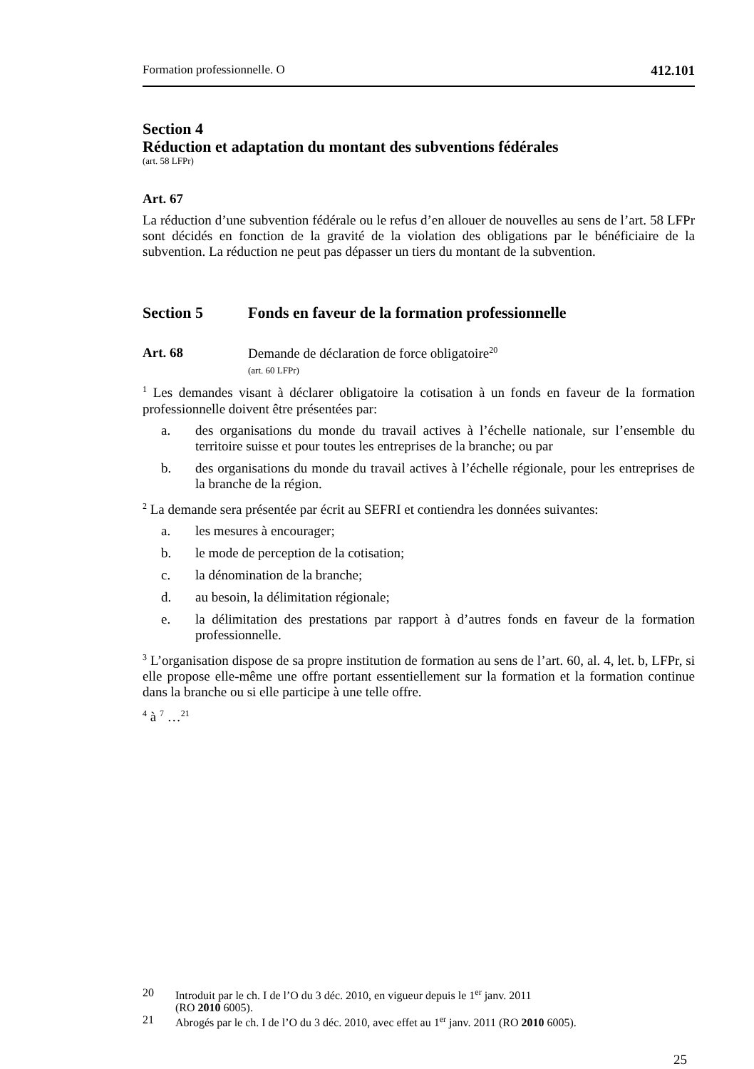Formation professionnelle. O 412.101
Section 4
Réduction et adaptation du montant des subventions fédérales
(art. 58 LFPr)
Art. 67
La réduction d’une subvention fédérale ou le refus d’en allouer de nouvelles au sens de l’art. 58 LFPr sont décidés en fonction de la gravité de la violation des obligations par le bénéficiaire de la subvention. La réduction ne peut pas dépasser un tiers du montant de la subvention.
Section 5 Fonds en faveur de la formation professionnelle
Art. 68 Demande de déclaration de force obligatoire<sup>20</sup>
(art. 60 LFPr)
<sup>1</sup> Les demandes visant à déclarer obligatoire la cotisation à un fonds en faveur de la formation professionnelle doivent être présentées par:
a. des organisations du monde du travail actives à l’échelle nationale, sur l’ensemble du territoire suisse et pour toutes les entreprises de la branche; ou par
b. des organisations du monde du travail actives à l’échelle régionale, pour les entreprises de la branche de la région.
<sup>2</sup> La demande sera présentée par écrit au SEFRI et contiendra les données suivantes:
a. les mesures à encourager;
b. le mode de perception de la cotisation;
c. la dénomination de la branche;
d. au besoin, la délimitation régionale;
e. la délimitation des prestations par rapport à d’autres fonds en faveur de la formation professionnelle.
<sup>3</sup> L’organisation dispose de sa propre institution de formation au sens de l’art. 60, al. 4, let. b, LFPr, si elle propose elle-même une offre portant essentiellement sur la formation et la formation continue dans la branche ou si elle participe à une telle offre.
<sup>4</sup> à <sup>7</sup> …<sup>21</sup>
20 Introduit par le ch. I de l’O du 3 déc. 2010, en vigueur depuis le 1<sup>er</sup> janv. 2011
(RO 2010 6005).
21 Abrogés par le ch. I de l’O du 3 déc. 2010, avec effet au 1<sup>er</sup> janv. 2011 (RO 2010 6005).
25